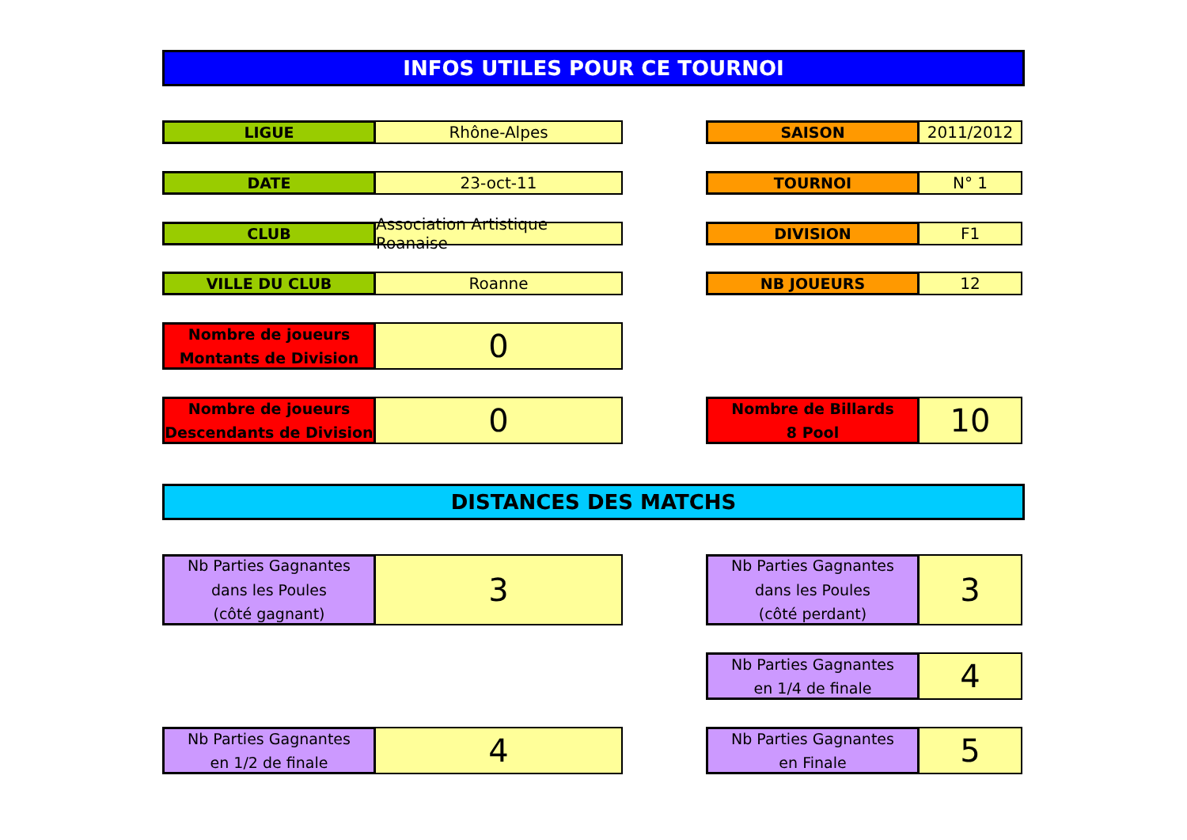INFOS UTILES POUR CE TOURNOI
LIGUE
Rhône-Alpes
SAISON
2011/2012
DATE
23-oct-11
TOURNOI
N° 1
CLUB
Association Artistique Roanaise
DIVISION
F1
VILLE DU CLUB
Roanne
NB JOUEURS
12
Nombre de joueurs
Montants de Division
0
Nombre de joueurs
Descendants de Division
0
Nombre de Billards
8 Pool
10
DISTANCES DES MATCHS
Nb Parties Gagnantes
dans les Poules
(côté gagnant)
3
Nb Parties Gagnantes
dans les Poules
(côté perdant)
3
Nb Parties Gagnantes
en 1/4 de finale
4
Nb Parties Gagnantes
en 1/2 de finale
4
Nb Parties Gagnantes
en Finale
5